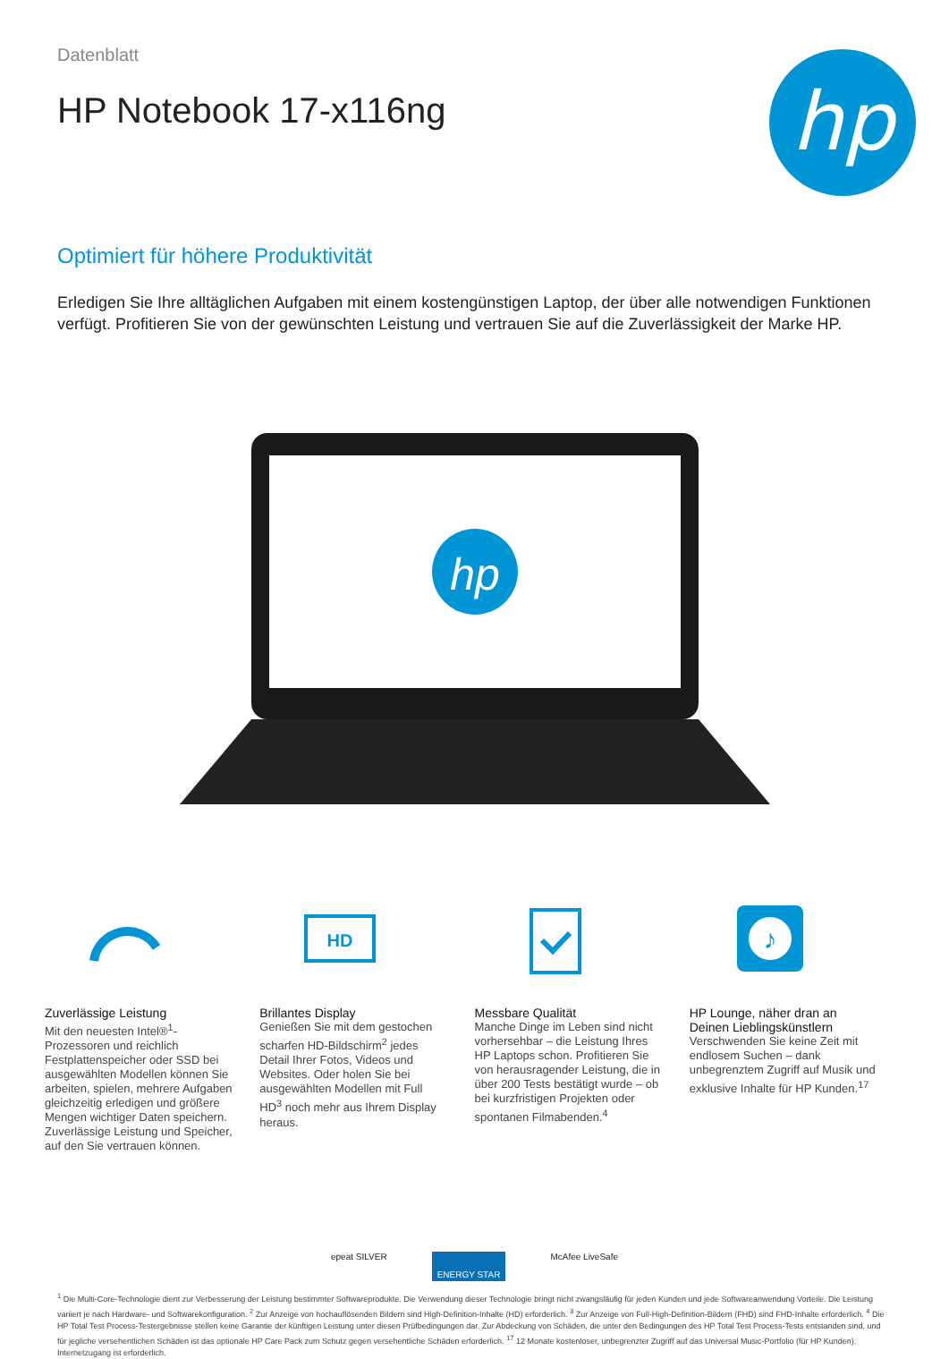Datenblatt
HP Notebook 17-x116ng
hp
Optimiert für höhere Produktivität
Erledigen Sie Ihre alltäglichen Aufgaben mit einem kostengünstigen Laptop, der über alle notwendigen Funktionen verfügt. Profitieren Sie von der gewünschten Leistung und vertrauen Sie auf die Zuverlässigkeit der Marke HP.
hp
Zuverlässige Leistung
Mit den neuesten Intel®<sup>1</sup>-Prozessoren und reichlich Festplattenspeicher oder SSD bei ausgewählten Modellen können Sie arbeiten, spielen, mehrere Aufgaben gleichzeitig erledigen und größere Mengen wichtiger Daten speichern. Zuverlässige Leistung und Speicher, auf den Sie vertrauen können.
HD
Brillantes Display
Genießen Sie mit dem gestochen scharfen HD-Bildschirm<sup>2</sup> jedes Detail Ihrer Fotos, Videos und Websites. Oder holen Sie bei ausgewählten Modellen mit Full HD<sup>3</sup> noch mehr aus Ihrem Display heraus.
Messbare Qualität
Manche Dinge im Leben sind nicht vorhersehbar – die Leistung Ihres HP Laptops schon. Profitieren Sie von herausragender Leistung, die in über 200 Tests bestätigt wurde – ob bei kurzfristigen Projekten oder spontanen Filmabenden.<sup>4</sup>
♪
HP Lounge, näher dran an Deinen Lieblingskünstlern
Verschwenden Sie keine Zeit mit endlosem Suchen – dank unbegrenztem Zugriff auf Musik und exklusive Inhalte für HP Kunden.<sup>17</sup>
epeat SILVER ENERGY STAR McAfee LiveSafe
<sup>1</sup> Die Multi-Core-Technologie dient zur Verbesserung der Leistung bestimmter Softwareprodukte. Die Verwendung dieser Technologie bringt nicht zwangsläufig für jeden Kunden und jede Softwareanwendung Vorteile. Die Leistung variiert je nach Hardware- und Softwarekonfiguration. <sup>2</sup> Zur Anzeige von hochauflösenden Bildern sind High-Definition-Inhalte (HD) erforderlich. <sup>3</sup> Zur Anzeige von Full-High-Definition-Bildern (FHD) sind FHD-Inhalte erforderlich. <sup>4</sup> Die HP Total Test Process-Testergebnisse stellen keine Garantie der künftigen Leistung unter diesen Prüfbedingungen dar. Zur Abdeckung von Schäden, die unter den Bedingungen des HP Total Test Process-Tests entstanden sind, und für jegliche versehentlichen Schäden ist das optionale HP Care Pack zum Schutz gegen versehentliche Schäden erforderlich. <sup>17</sup> 12 Monate kostenloser, unbegrenzter Zugriff auf das Universal Music-Portfolio (für HP Kunden). Internetzugang ist erforderlich.